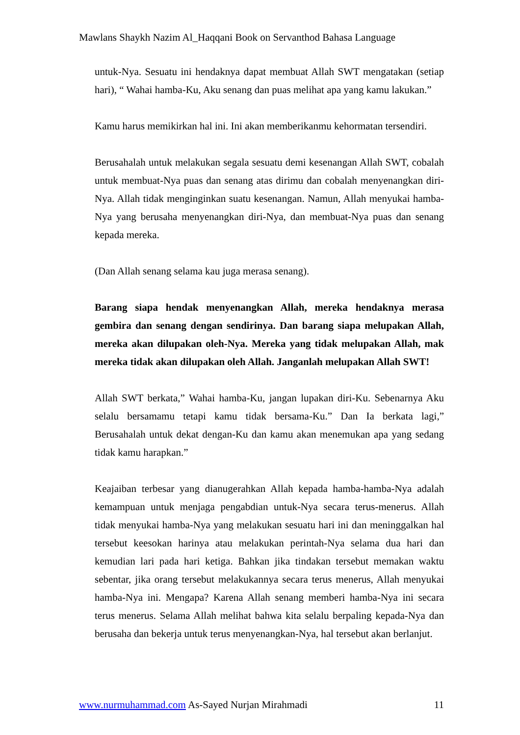Mawlans Shaykh Nazim Al_Haqqani Book on Servanthod Bahasa Language
untuk-Nya. Sesuatu ini hendaknya dapat membuat Allah SWT mengatakan (setiap hari), “ Wahai hamba-Ku, Aku senang dan puas melihat apa yang kamu lakukan.”
Kamu harus memikirkan hal ini. Ini akan memberikanmu kehormatan tersendiri.
Berusahalah untuk melakukan segala sesuatu demi kesenangan Allah SWT, cobalah untuk membuat-Nya puas dan senang atas dirimu dan cobalah menyenangkan diri-Nya. Allah tidak menginginkan suatu kesenangan. Namun, Allah menyukai hamba-Nya yang berusaha menyenangkan diri-Nya, dan membuat-Nya puas dan senang kepada mereka.
(Dan Allah senang selama kau juga merasa senang).
Barang siapa hendak menyenangkan Allah, mereka hendaknya merasa gembira dan senang dengan sendirinya. Dan barang siapa melupakan Allah, mereka akan dilupakan oleh-Nya. Mereka yang tidak melupakan Allah, mak mereka tidak akan dilupakan oleh Allah. Janganlah melupakan Allah SWT!
Allah SWT berkata,” Wahai hamba-Ku, jangan lupakan diri-Ku. Sebenarnya Aku selalu bersamamu tetapi kamu tidak bersama-Ku.” Dan Ia berkata lagi,” Berusahalah untuk dekat dengan-Ku dan kamu akan menemukan apa yang sedang tidak kamu harapkan.”
Keajaiban terbesar yang dianugerahkan Allah kepada hamba-hamba-Nya adalah kemampuan untuk menjaga pengabdian untuk-Nya secara terus-menerus. Allah tidak menyukai hamba-Nya yang melakukan sesuatu hari ini dan meninggalkan hal tersebut keesokan harinya atau melakukan perintah-Nya selama dua hari dan kemudian lari pada hari ketiga. Bahkan jika tindakan tersebut memakan waktu sebentar, jika orang tersebut melakukannya secara terus menerus, Allah menyukai hamba-Nya ini. Mengapa? Karena Allah senang memberi hamba-Nya ini secara terus menerus. Selama Allah melihat bahwa kita selalu berpaling kepada-Nya dan berusaha dan bekerja untuk terus menyenangkan-Nya, hal tersebut akan berlanjut.
www.nurmuhammad.com As-Sayed Nurjan Mirahmadi 11